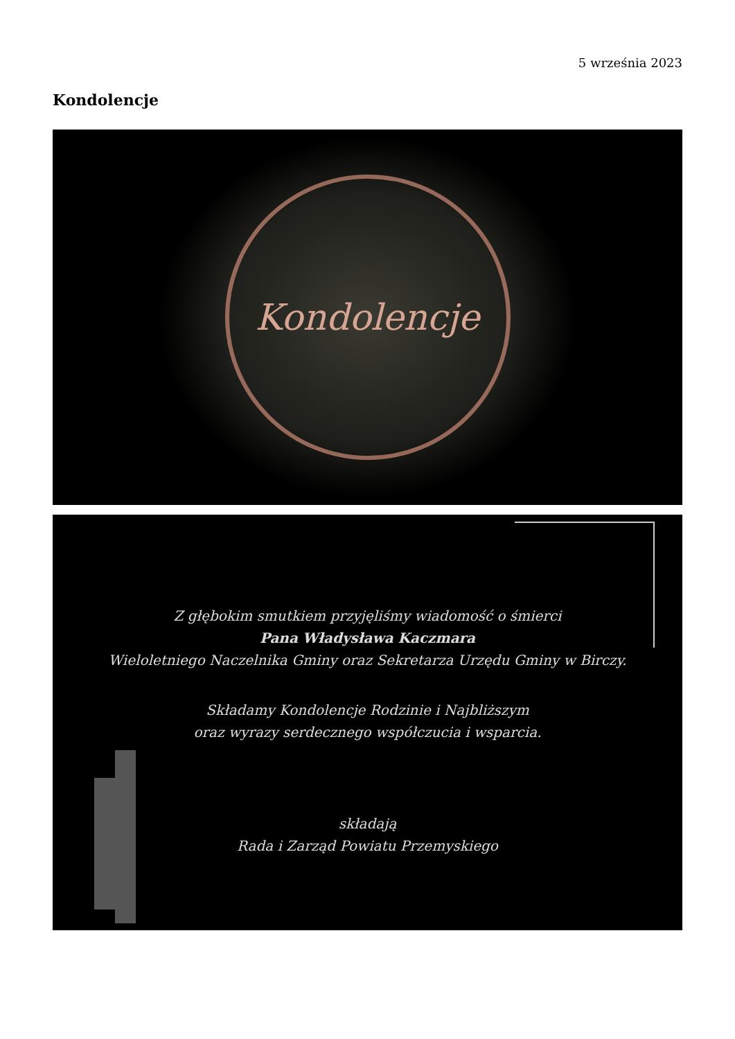5 września 2023
Kondolencje
Kondolencje
Z głębokim smutkiem przyjęliśmy wiadomość o śmierci
Pana Władysława Kaczmara
Wieloletniego Naczelnika Gminy oraz Sekretarza Urzędu Gminy w Birczy.
Składamy Kondolencje Rodzinie i Najbliższym
oraz wyrazy serdecznego współczucia i wsparcia.
składają
Rada i Zarząd Powiatu Przemyskiego